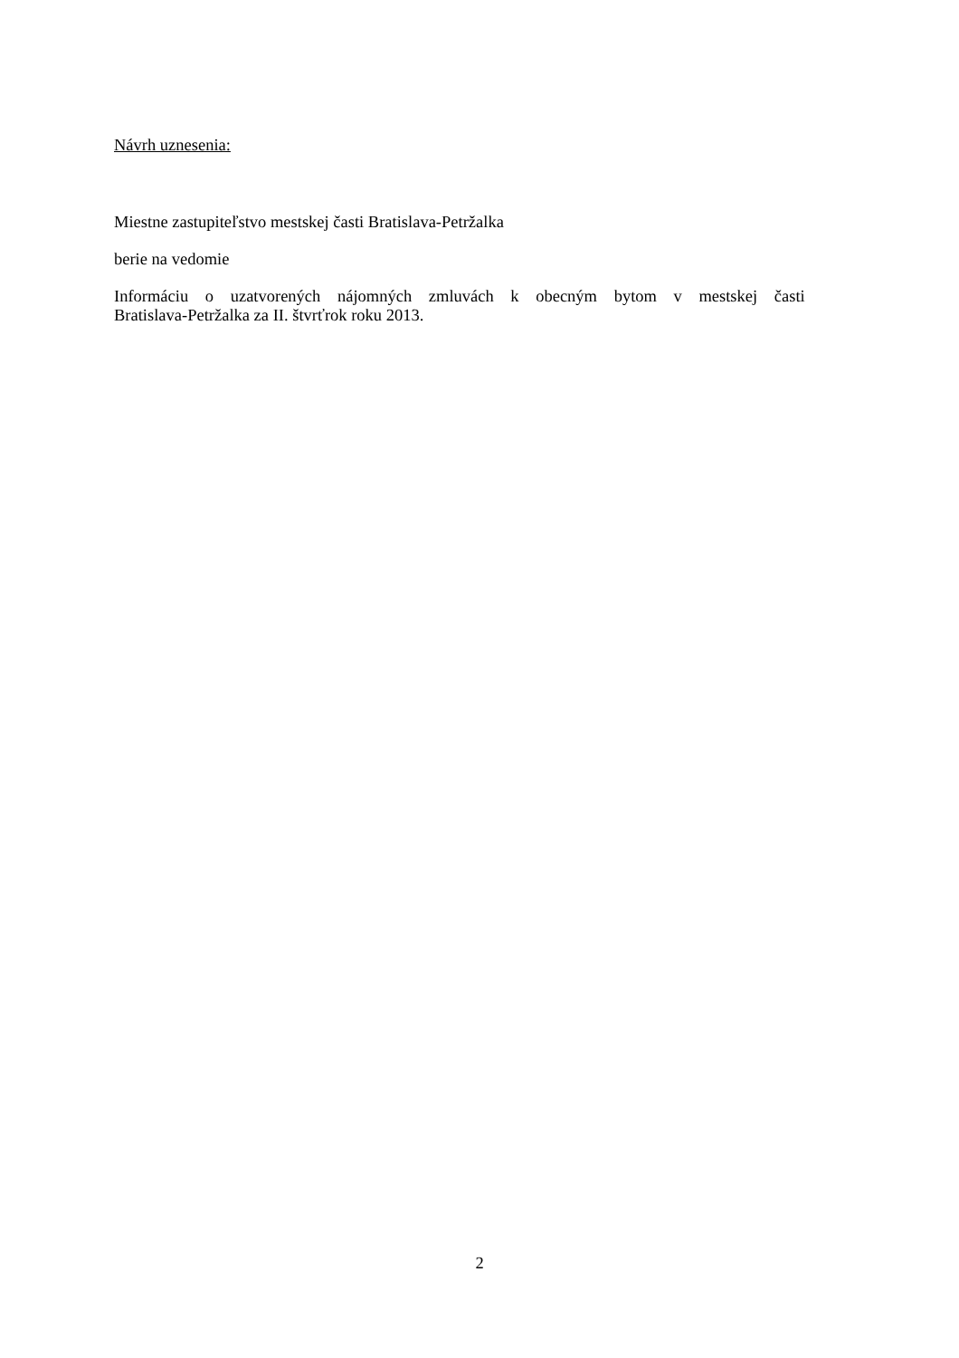Návrh uznesenia:
Miestne zastupiteľstvo mestskej časti Bratislava-Petržalka
berie na vedomie
Informáciu o uzatvorených nájomných zmluvách k obecným bytom v mestskej časti
Bratislava-Petržalka za II. štvrťrok roku 2013.
2